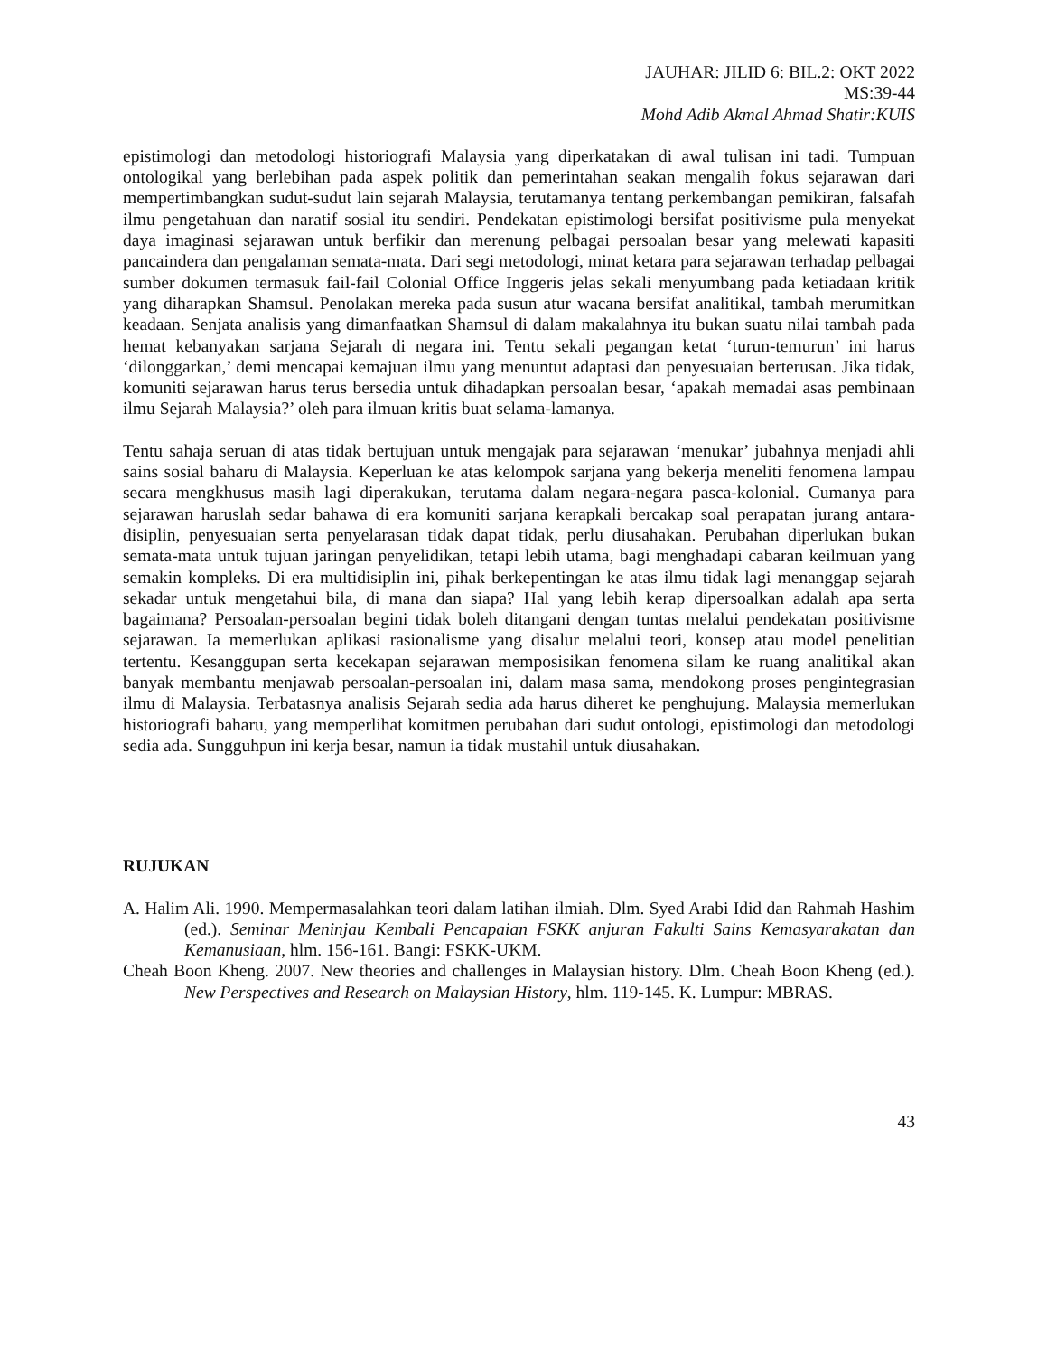JAUHAR: JILID 6: BIL.2: OKT 2022
MS:39-44
Mohd Adib Akmal Ahmad Shatir:KUIS
epistimologi dan metodologi historiografi Malaysia yang diperkatakan di awal tulisan ini tadi. Tumpuan ontologikal yang berlebihan pada aspek politik dan pemerintahan seakan mengalih fokus sejarawan dari mempertimbangkan sudut-sudut lain sejarah Malaysia, terutamanya tentang perkembangan pemikiran, falsafah ilmu pengetahuan dan naratif sosial itu sendiri. Pendekatan epistimologi bersifat positivisme pula menyekat daya imaginasi sejarawan untuk berfikir dan merenung pelbagai persoalan besar yang melewati kapasiti pancaindera dan pengalaman semata-mata. Dari segi metodologi, minat ketara para sejarawan terhadap pelbagai sumber dokumen termasuk fail-fail Colonial Office Inggeris jelas sekali menyumbang pada ketiadaan kritik yang diharapkan Shamsul. Penolakan mereka pada susun atur wacana bersifat analitikal, tambah merumitkan keadaan. Senjata analisis yang dimanfaatkan Shamsul di dalam makalahnya itu bukan suatu nilai tambah pada hemat kebanyakan sarjana Sejarah di negara ini. Tentu sekali pegangan ketat ‘turun-temurun’ ini harus ‘dilonggarkan,’ demi mencapai kemajuan ilmu yang menuntut adaptasi dan penyesuaian berterusan. Jika tidak, komuniti sejarawan harus terus bersedia untuk dihadapkan persoalan besar, ‘apakah memadai asas pembinaan ilmu Sejarah Malaysia?’ oleh para ilmuan kritis buat selama-lamanya.
Tentu sahaja seruan di atas tidak bertujuan untuk mengajak para sejarawan ‘menukar’ jubahnya menjadi ahli sains sosial baharu di Malaysia. Keperluan ke atas kelompok sarjana yang bekerja meneliti fenomena lampau secara mengkhusus masih lagi diperakukan, terutama dalam negara-negara pasca-kolonial. Cumanya para sejarawan haruslah sedar bahawa di era komuniti sarjana kerapkali bercakap soal perapatan jurang antara-disiplin, penyesuaian serta penyelarasan tidak dapat tidak, perlu diusahakan. Perubahan diperlukan bukan semata-mata untuk tujuan jaringan penyelidikan, tetapi lebih utama, bagi menghadapi cabaran keilmuan yang semakin kompleks. Di era multidisiplin ini, pihak berkepentingan ke atas ilmu tidak lagi menanggap sejarah sekadar untuk mengetahui bila, di mana dan siapa? Hal yang lebih kerap dipersoalkan adalah apa serta bagaimana? Persoalan-persoalan begini tidak boleh ditangani dengan tuntas melalui pendekatan positivisme sejarawan. Ia memerlukan aplikasi rasionalisme yang disalur melalui teori, konsep atau model penelitian tertentu. Kesanggupan serta kecekapan sejarawan memposisikan fenomena silam ke ruang analitikal akan banyak membantu menjawab persoalan-persoalan ini, dalam masa sama, mendokong proses pengintegrasian ilmu di Malaysia. Terbatasnya analisis Sejarah sedia ada harus diheret ke penghujung. Malaysia memerlukan historiografi baharu, yang memperlihat komitmen perubahan dari sudut ontologi, epistimologi dan metodologi sedia ada. Sungguhpun ini kerja besar, namun ia tidak mustahil untuk diusahakan.
RUJUKAN
A. Halim Ali. 1990. Mempermasalahkan teori dalam latihan ilmiah. Dlm. Syed Arabi Idid dan Rahmah Hashim (ed.). Seminar Meninjau Kembali Pencapaian FSKK anjuran Fakulti Sains Kemasyarakatan dan Kemanusiaan, hlm. 156-161. Bangi: FSKK-UKM.
Cheah Boon Kheng. 2007. New theories and challenges in Malaysian history. Dlm. Cheah Boon Kheng (ed.). New Perspectives and Research on Malaysian History, hlm. 119-145. K. Lumpur: MBRAS.
43